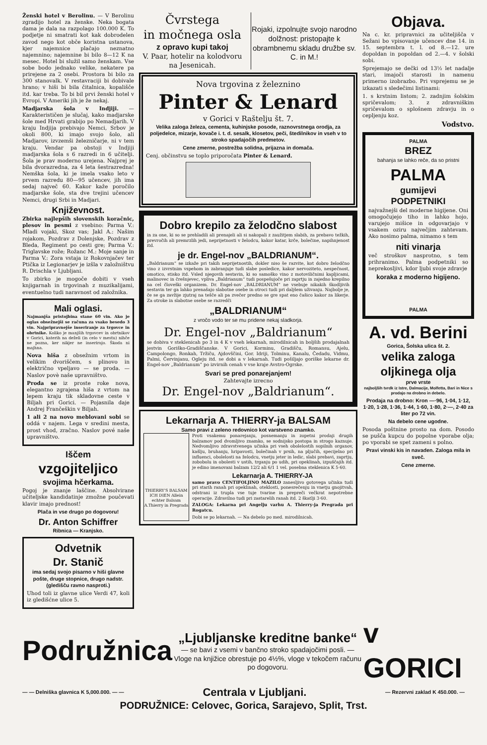Ženski hotel v Berolinu. — V Berolinu zgradijo hotel za ženske. Neka bogata dama je dala na razpolago 100.000 K. To podjetje ni smatrati kot kak dobrodelen zavod nego kot obče koristna ustanova, kjer najemnice plačajo neznatno najemnino; najemnine bi bilo 8—12 K na mesec. Hotel bi služil samo ženskam. Vse sobe bodo jednako velike, nekatere pa prirejene za 2 osebi. Prostora bi bilo za 300 stanovalk. V restavraciji bi dobivale hrano; v hiši bi bila čitalnica, kopališče itd. kar treba. To bi bil prvi ženski hotel v Evropi. V Ameriki jih je že nekaj.
Madjarska šola v Indjiji. — Karakterističen je slučaj, kako madjarske šole med Hrvati grabijo po Nemadjarih. V kraju Indjija prebivajo Nemci, Srbov je okoli 800, ki imajo svojo šolo, ali Madjarov, izvzemši železničarje, ni v tem kraju. Vendar pa obstoji v Indjiji madjarska šola s 6 razredi in 6 učitelji. Šola je prav moderno urejena. Najprej je bila dvorazredna, za 4 leta šestrazredna! Nemška šola, ki je imela vsako leto v prvem razredu 80—95 učencev, jih ima sedaj največ 60. Kakor kaže poročilo madjarske šole, sta dve trejini učencev Nemci, drugi Srbi in Madjari.
Književnost.
Zbirka najlepših slovenskih koračnic, plesov in pesmi z vsebino: Parma V.: Mladi vojaki, Skoz vas; Jakl A.: Našim rojakom, Pozdrav z Dolenjske, Pozdrav z Bleda, Regiment po cesti gre; Parma V.: Triglavske rože; Rožanc M.: Moje sanje in Parma V.: Zora vstaja iz Rokovnjačev ter Ptička iz Legionarjev je izšla v založništvu R. Drischla v Ljubljani.
To zbirko je mogoče dobiti v vseh knjigarnah in trgovinah z muzikalijami, eventuelno tudi naravnost od založnika.
Mali oglasi.
Najmanjša pristojbina stane 60 vin. Ako je oglas obsežnejši se računa za vsako besedo 3 vin. Najpripravnejše inseriranje za trgovce in obrtnike. Koliko je manjših trgovcev in obrtnikov v Gorici, katerih na deželi (in celo v mestu) nihče ne pozna, ker nikjer ne inserirajo. Škoda ni majhna.
Nova hiša z obsežnim vrtom in velikim dvoriščem, s plinovo in električno vpeljavo — se proda. — Naslov povè naše upravništvo.
Proda se iz proste roke nova, elegantno zgrajena hiša z vrtom na lepem kraju tik skladovne ceste v Biljah pri Gorici. — Pojasnila daje Andrej Frančeškin v Biljah.
1 ali 2 na novo meblovani sobi se oddá v najem. Lega v sredini mesta, prost vhod, zračno. Naslov pové naše upravništvo.
Iščem
vzgojiteljico
svojima hčerkama.
Pogoj je znanje laščine. Absolvirane učiteljske kandidatinje zmožne poučevati klavir imajo prednost!
Plača in vse drugo po dogovoru!
Dr. Anton Schiffrer
Ribnica — Kranjsko.
Odvetnik
Dr. Stanič
ima sedaj svojo pisarno v hiši glavne pošte, druge stopnice, drugo nadstr. (gledišču ravno nasproti.)
Uhod toli iz glavne ulice Verdi 47, koli iz gledišćne ulice 5.
Čvrstega
in močnega osla
z opravo kupi takoj
V. Paar, hotelir na kolodvoru na Jesenicah.
Rojaki, izpolnujte svojo narodno dolžnost: pristopajte k obrambnemu skladu družbe sv. C. in M.!
Nova trgovina z železnino
Pinter & Lenard
v Gorici v Raštelju št. 7.
Velika zaloga železa, cementa, kuhinjske posode, raznovrstnega orodja, za poljedelce, mizarje, kovače i. t. d. sesalk, klosetov, peči, štedilnikov in vseh v to stroko spadajočih predmetov.
Cene zmerne, postrežba solidna, prijazna in domača.
Cenj. občinstvu se toplo priporočata Pinter & Lenard.
Dobro krepilo za želodčno slabost
in za one, ki so se prehladili ali prenajeli ali si nakopali z zaužitjem slabih, za prebavo težkih, prevročih ali premrzlih jedi, neprijetnosti v želodcu, kakor katar, krče, bolečine, napihnjenost itd.
je dr. Engel-nov „BALDRIANUM“.
„Baldrianum“ se izkaže pri takih neprijetnostih, dokler niso še razvite, kot dobro želodčno vino z izvrstnim vspehom in zabranjuje tudi slabe posledice, kakor nervoziteto, nespečnost, omotico, stisko itd. Vsled njegovih sestavin, ki so samoško vino z motoviličnimi kapljicami, malinovec in črešnjevec, vpliva „Baldrianum“ tudi pospešujoče pri zaprtju in zajedno krepilno na cel človeški organizem. Dr. Engel-nov „BALDRIANUM“ ne vsebuje nikakih škodljivih sestavin ter ga lahko prenašajo slabotne osebe in otroci tudi pri daljšem uživanju. Najbolje je, če se ga zavžije zjutraj na tešče ali pa zvečer predno se gre spat eno čašico kakor za likerje. Za otroke in slabotne osebe se razredči
„BALDRIANUM“
z vročo vodo ter se mu pridene nekaj sladkorja.
Dr. Engel-nov „Baldrianum“
se dobiva v steklenicah po 3 in 4 K v vseh lekarnah, mirodilnicah in boljših prodajalnah jestvin Goriško-Gradiščanske. V Gorici, Korminu, Gradišču, Romansu, Ajelu, Campolongo, Ronkah, Tržiču, Ajdovščini, Gor. Idriji, Tolminu, Kanalu, Čedadu, Vidmu, Palmi, Červinjanu, Ogleju itd. se dobi a v lekarnah. Tudi pošiljajo goriške lekarne dr. Engel-nov „Baldrianum“ po izvirnih cenah v vse kraje Avstro-Ogrske.
Svari se pred ponarejanjem!
Zahtevajte izrecno
Dr. Engel-nov „Baldrianum“.
Lekarnarja A. THIERRY-ja BALSAM
Samo pravi z zeleno redovnico kot varstveno znamko.
THIERRY'S BALSAM ICH DIEN Allein echter Balsam A.Thierry in Pregrada
Proti vsakemu ponarejanju, posnemanju in zopetni prodaji drugih balzamov pod dvomljivo znamko, se sodnijsko postopa in strogo kaznuje. Nedvomljivo zdravstvenega učinka pri vseh obolelostih sopilnih organov, kašlju, bruhanju, hripavosti, bolečinah v prsih, na pljučih, specijelno pri influenci, obolelosti na želodcu, vnetju jeter in ledic, slabi prebavi, zaprtju, zobobolu in obolesti v ustih, trganju po udih, pri opeklinah, izpuščajih itd. je edino imenovani balzam 12/2 ali 6/1 1 vel. posebna steklenica K 5·60.
Lekarnarja A. THIERRY-JA
samo pravo CENTIFOLJINO MAZILO zanesljivo gotovega učinka tudi pri starih ranah pri opeklinah, oteklosti, ponesrečenju in vnetju gnojitvah, odstrani iz trupla vse tuje tvarine in prepreči večkrat nepotrebne operacije. Zdravilno tudi pri zastarelih ranah itd. 2 škatlji 3·60.
ZALOGA: Lekarna pri Angelju varhu A. Thierry-ja Pregrada pri Rogatcu.
Dobi se po lekarnah. — Na debelo po med. mirodilnicah.
Objava.
Na c. kr. pripravnici za učiteljišča v Sežani bo vpisovanje učencev dne 14. in 15. septembra t. l. od 8.—12. ure dopoldan in popoldan od 2.—4. v šolski sobi.
Sprejemajo se dečki od 13½ let nadalje stari, imajoči starosti in namenu primerno izobrazbo. Pri vsprejemu se je izkazati s sledečimi listinami:
1. s krstnim listom; 2. zadnjim šolskim spričevalom; 3. z zdravniškim spričevalom o splošnem zdravju in o cepljenju koz.
Vodstvo.
PALMA
BREZ
bahanja se lahko reče, da so pristni
PALMA
gumijevi
PODPETNIKI
najvažnejši del moderne higijene. Oni omogočujejo tiho in lahko hojo, varujejo mišice in odgovarjajo v vsakem oziru največjim zahtevam. Ako nosimo palma, nimamo s tem
niti vinarja
več stroškov nasprotno, s tem prihranimo. Palma podpetniki so neprekosljivi, kdor ljubi svoje zdravje
koraka z moderno higijeno.
PALMA
A. vd. Berini
Gorica, Šolska ulica št. 2.
velika zaloga
oljkinega olja
prve vrste
najboljših tvrdk iz Istre, Dalmacije, Molfetta, Bari in Nice s prodajo na drobno in debelo.
Prodaja na drobno: Kron —·96, 1·04, 1·12, 1·20, 1·28, 1·36, 1·44, 1·60, 1·80, 2·—, 2·40 za liter po 72 vin.
Na debelo cene ugodne.
Posoda poštnine prosto na dom. Posodo se pušča kupcu do popolne vporabe olja; po vporabi se spet zameni s polno.
Pravi vinski kis in navaden. Zaloga mila in sveč.
Cene zmerne.
Podružnica
„Ljubljanske kreditne banke“
— se bavi z vsemi v bančno stroko spadajočimi posli. —
Vloge na knjižice obrestuje po 4½%, vloge v tekočem računu po dogovoru.
v GORICI
— — Delniška glavnica K 5,000.000. — — Centrala v Ljubljani. — Rezervni zaklad K 450.000. —
PODRUŽNICE: Celovec, Gorica, Sarajevo, Split, Trst.